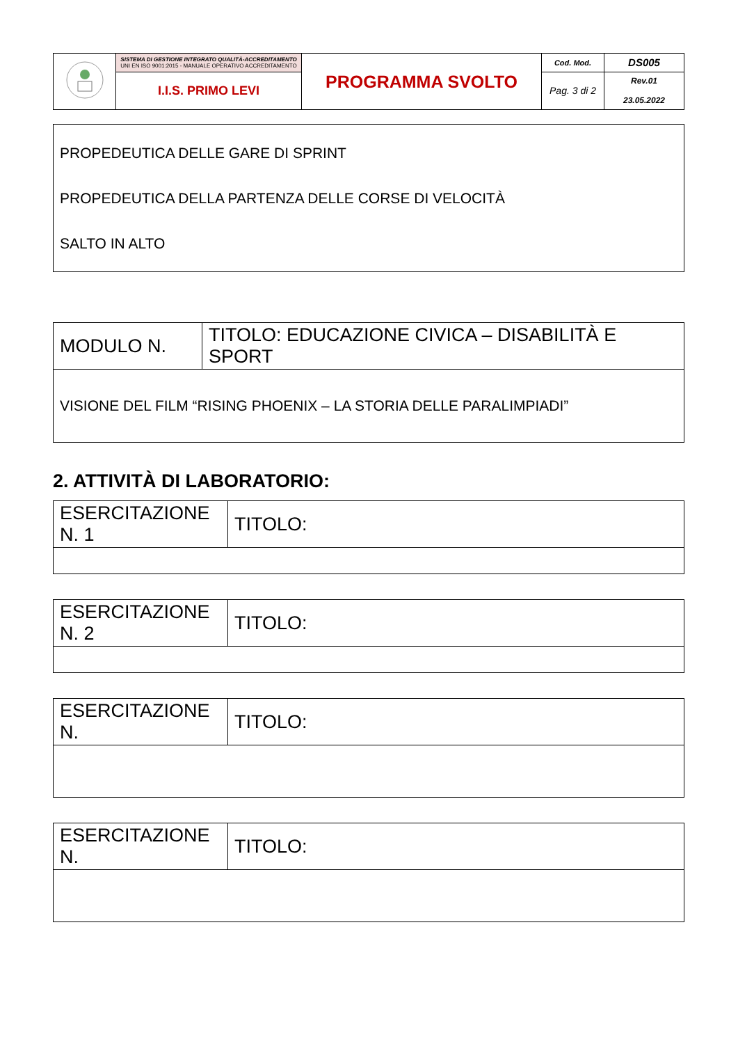| | SISTEMA DI GESTIONE INTEGRATO QUALITÀ-ACCREDITAMENTO UNI EN ISO 9001:2015 - MANUALE OPERATIVO ACCREDITAMENTO | PROGRAMMA SVOLTO | Cod. Mod. | DS005 |
| | I.I.S. PRIMO LEVI | | Pag. 3 di 2 | Rev.01 23.05.2022 |
| PROPEDEUTICA DELLE GARE DI SPRINT PROPEDEUTICA DELLA PARTENZA DELLE CORSE DI VELOCITÀ SALTO IN ALTO |
| MODULO N. | TITOLO: EDUCAZIONE CIVICA – DISABILITÀ E SPORT |
| VISIONE DEL FILM “RISING PHOENIX – LA STORIA DELLE PARALIMPIADI” | |
2. ATTIVITÀ DI LABORATORIO:
| ESERCITAZIONE N. 1 | TITOLO: |
| ESERCITAZIONE N. 2 | TITOLO: |
| ESERCITAZIONE N. | TITOLO: |
| ESERCITAZIONE N. | TITOLO: |